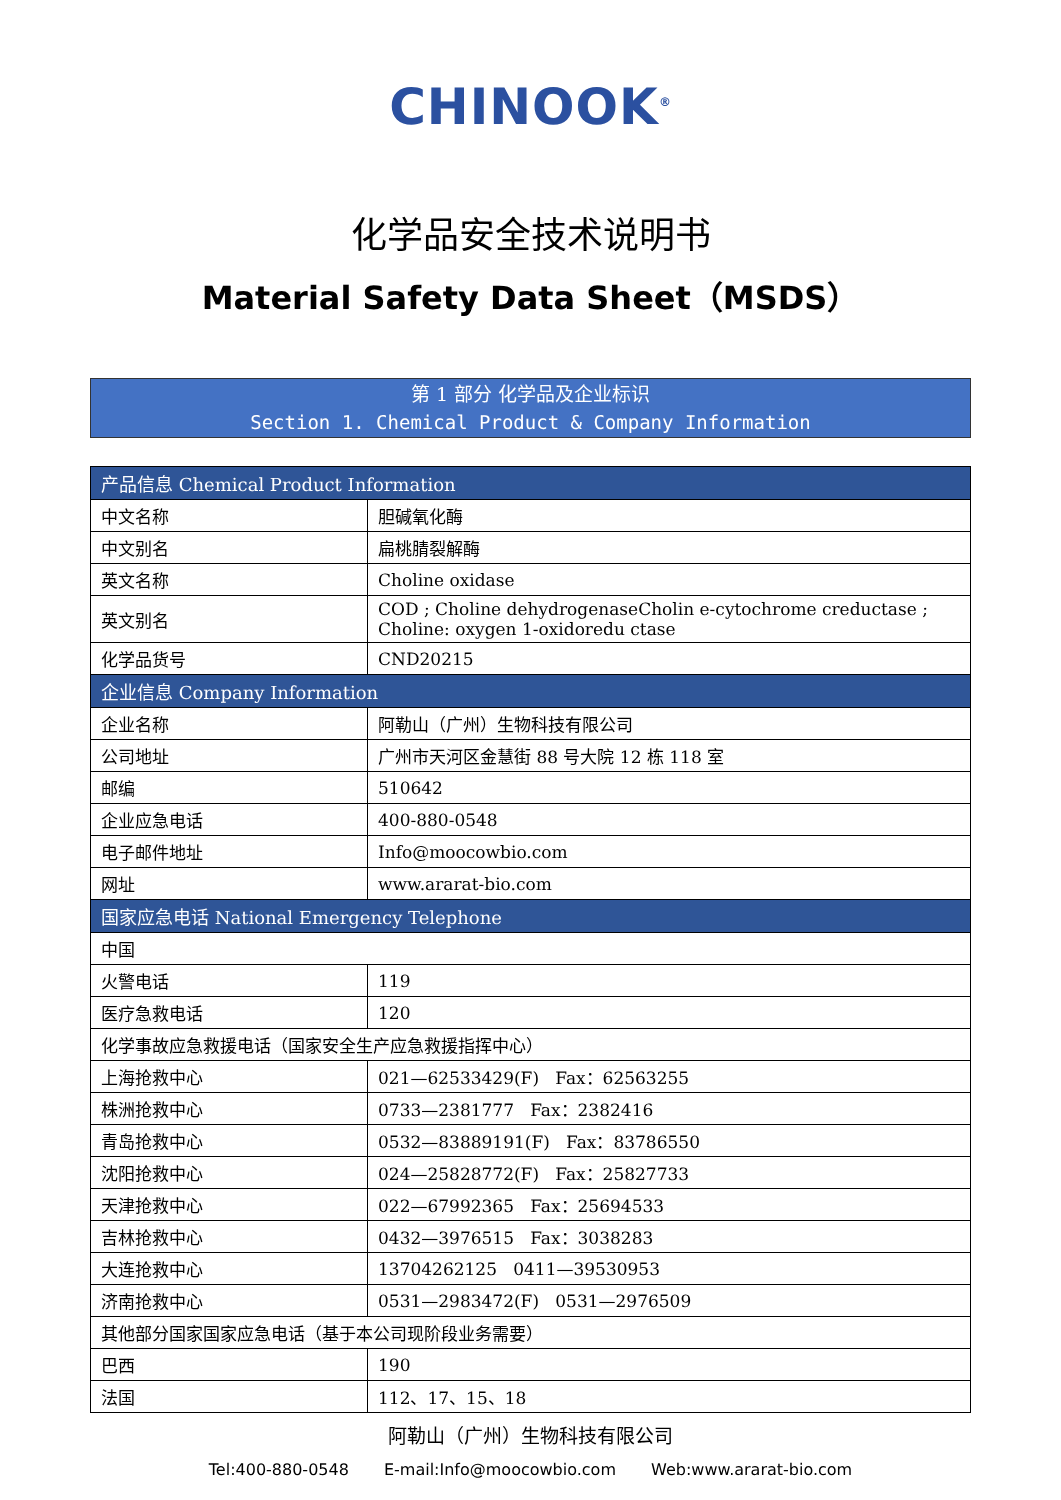CHINOOK<sup>®</sup>
化学品安全技术说明书
Material Safety Data Sheet（MSDS）
第 1 部分 化学品及企业标识
Section 1. Chemical Product & Company Information
| 产品信息 Chemical Product Information | |
| --- | --- |
| 中文名称 | 胆碱氧化酶 |
| 中文别名 | 扁桃腈裂解酶 |
| 英文名称 | Choline oxidase |
| 英文别名 | COD ; Choline dehydrogenaseCholin e-cytochrome creductase ; Choline: oxygen 1-oxidoredu ctase |
| 化学品货号 | CND20215 |
| 企业信息 Company Information | |
| 企业名称 | 阿勒山（广州）生物科技有限公司 |
| 公司地址 | 广州市天河区金慧街 88 号大院 12 栋 118 室 |
| 邮编 | 510642 |
| 企业应急电话 | 400-880-0548 |
| 电子邮件地址 | Info@moocowbio.com |
| 网址 | www.ararat-bio.com |
| 国家应急电话 National Emergency Telephone | |
| 中国 | |
| 火警电话 | 119 |
| 医疗急救电话 | 120 |
| 化学事故应急救援电话（国家安全生产应急救援指挥中心） | |
| 上海抢救中心 | 021—62533429(F) Fax：62563255 |
| 株洲抢救中心 | 0733—2381777 Fax：2382416 |
| 青岛抢救中心 | 0532—83889191(F) Fax：83786550 |
| 沈阳抢救中心 | 024—25828772(F) Fax：25827733 |
| 天津抢救中心 | 022—67992365 Fax：25694533 |
| 吉林抢救中心 | 0432—3976515 Fax：3038283 |
| 大连抢救中心 | 13704262125 0411—39530953 |
| 济南抢救中心 | 0531—2983472(F) 0531—2976509 |
| 其他部分国家国家应急电话（基于本公司现阶段业务需要） | |
| 巴西 | 190 |
| 法国 | 112、17、15、18 |
阿勒山（广州）生物科技有限公司
Tel:400-880-0548 E-mail:Info@moocowbio.com Web:www.ararat-bio.com